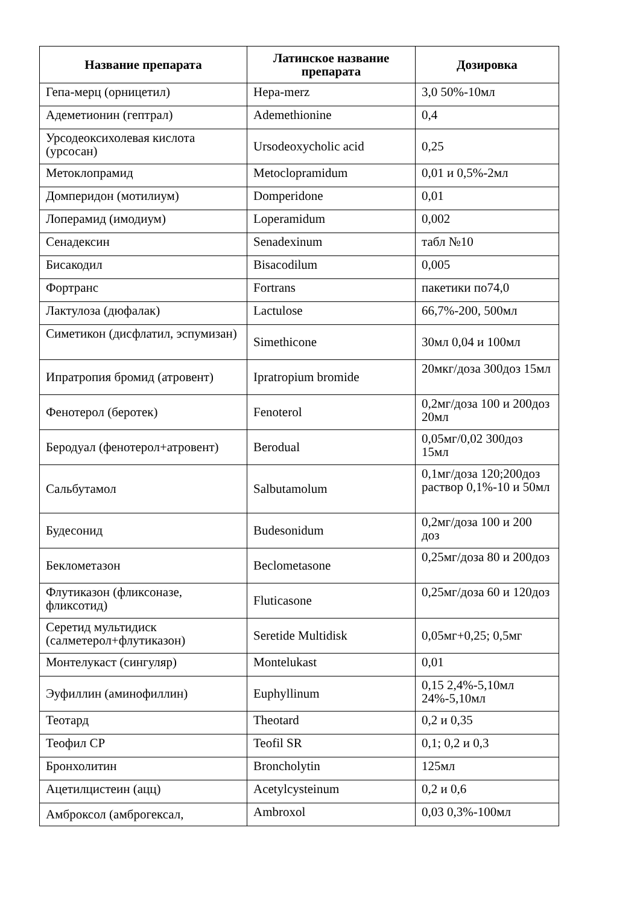| Название препарата | Латинское название препарата | Дозировка |
| --- | --- | --- |
| Гепа-мерц (орницетил) | Hepa-merz | 3,0 50%-10мл |
| Адеметионин (гептрал) | Ademethionine | 0,4 |
| Урсодеоксихолевая кислота (урсосан) | Ursodeoxycholic acid | 0,25 |
| Метоклопрамид | Metoclopramidum | 0,01 и 0,5%-2мл |
| Домперидон (мотилиум) | Domperidone | 0,01 |
| Лоперамид (имодиум) | Loperamidum | 0,002 |
| Сенадексин | Senadexinum | табл №10 |
| Бисакодил | Bisacodilum | 0,005 |
| Фортранс | Fortrans | пакетики по74,0 |
| Лактулоза (дюфалак) | Lactulose | 66,7%-200, 500мл |
| Симетикон (дисфлатил, эспумизан) | Simethicone | 30мл 0,04 и 100мл |
| Ипратропия бромид (атровент) | Ipratropium bromide | 20мкг/доза 300доз 15мл |
| Фенотерол (беротек) | Fenoterol | 0,2мг/доза 100 и 200доз 20мл |
| Беродуал (фенотерол+атровент) | Berodual | 0,05мг/0,02 300доз 15мл |
| Сальбутамол | Salbutamolum | 0,1мг/доза 120;200доз раствор 0,1%-10 и 50мл |
| Будесонид | Budesonidum | 0,2мг/доза 100 и 200 доз |
| Беклометазон | Beclometasone | 0,25мг/доза 80 и 200доз |
| Флутиказон (фликсоназе, фликсотид) | Fluticasone | 0,25мг/доза 60 и 120доз |
| Серетид мультидиск (салметерол+флутиказон) | Seretide Multidisk | 0,05мг+0,25; 0,5мг |
| Монтелукаст (сингуляр) | Montelukast | 0,01 |
| Эуфиллин (аминофиллин) | Euphyllinum | 0,15 2,4%-5,10мл 24%-5,10мл |
| Теотард | Theotard | 0,2 и 0,35 |
| Теофил СР | Teofil SR | 0,1; 0,2 и 0,3 |
| Бронхолитин | Broncholytin | 125мл |
| Ацетилцистеин (ацц) | Acetylcysteinum | 0,2 и 0,6 |
| Амброксол (амброгексал, | Ambroxol | 0,03 0,3%-100мл |